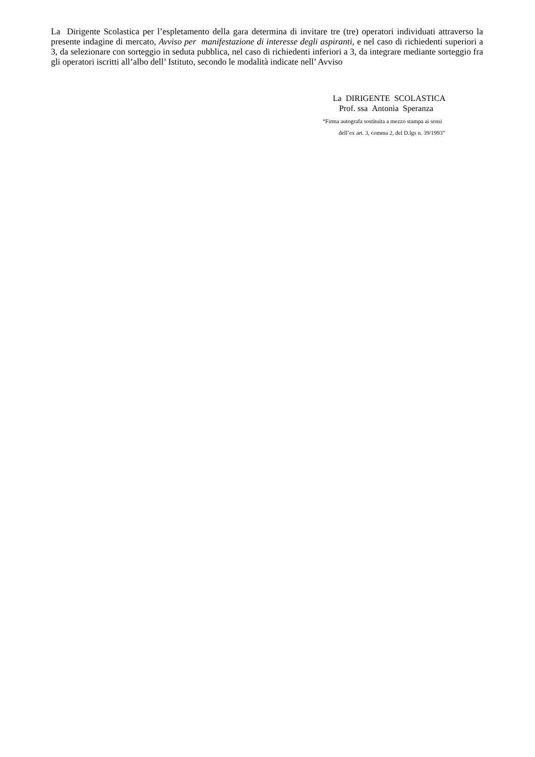La Dirigente Scolastica per l’espletamento della gara determina di invitare tre (tre) operatori individuati attraverso la presente indagine di mercato, Avviso per manifestazione di interesse degli aspiranti, e nel caso di richiedenti superiori a 3, da selezionare con sorteggio in seduta pubblica, nel caso di richiedenti inferiori a 3, da integrare mediante sorteggio fra gli operatori iscritti all’albo dell’ Istituto, secondo le modalità indicate nell’ Avviso
La DIRIGENTE SCOLASTICA
Prof. ssa Antonia Speranza
“Firma autografa sostituita a mezzo stampa ai sensi
dell’ex art. 3, comma 2, del D.lgs n. 39/1993”